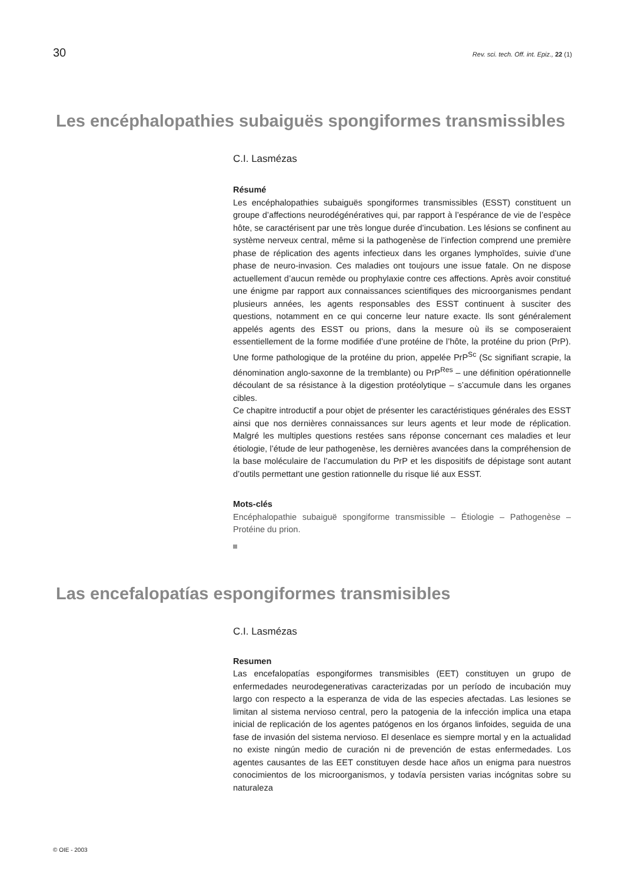30 Rev. sci. tech. Off. int. Epiz., 22 (1)
Les encéphalopathies subaiguës spongiformes transmissibles
C.I. Lasmézas
Résumé
Les encéphalopathies subaiguës spongiformes transmissibles (ESST) constituent un groupe d’affections neurodégénératives qui, par rapport à l’espérance de vie de l’espèce hôte, se caractérisent par une très longue durée d’incubation. Les lésions se confinent au système nerveux central, même si la pathogenèse de l’infection comprend une première phase de réplication des agents infectieux dans les organes lymphoïdes, suivie d’une phase de neuro-invasion. Ces maladies ont toujours une issue fatale. On ne dispose actuellement d’aucun remède ou prophylaxie contre ces affections. Après avoir constitué une énigme par rapport aux connaissances scientifiques des microorganismes pendant plusieurs années, les agents responsables des ESST continuent à susciter des questions, notamment en ce qui concerne leur nature exacte. Ils sont généralement appelés agents des ESST ou prions, dans la mesure où ils se composeraient essentiellement de la forme modifiée d’une protéine de l’hôte, la protéine du prion (PrP). Une forme pathologique de la protéine du prion, appelée PrP<sup>Sc</sup> (Sc signifiant scrapie, la dénomination anglo-saxonne de la tremblante) ou PrP<sup>Res</sup> – une définition opérationnelle découlant de sa résistance à la digestion protéolytique – s’accumule dans les organes cibles.
Ce chapitre introductif a pour objet de présenter les caractéristiques générales des ESST ainsi que nos dernières connaissances sur leurs agents et leur mode de réplication. Malgré les multiples questions restées sans réponse concernant ces maladies et leur étiologie, l’étude de leur pathogenèse, les dernières avancées dans la compréhension de la base moléculaire de l’accumulation du PrP et les dispositifs de dépistage sont autant d’outils permettant une gestion rationnelle du risque lié aux ESST.
Mots-clés
Encéphalopathie subaiguë spongiforme transmissible – Étiologie – Pathogenèse – Protéine du prion.
Las encefalopatías espongiformes transmisibles
C.I. Lasmézas
Resumen
Las encefalopatías espongiformes transmisibles (EET) constituyen un grupo de enfermedades neurodegenerativas caracterizadas por un período de incubación muy largo con respecto a la esperanza de vida de las especies afectadas. Las lesiones se limitan al sistema nervioso central, pero la patogenia de la infección implica una etapa inicial de replicación de los agentes patógenos en los órganos linfoides, seguida de una fase de invasión del sistema nervioso. El desenlace es siempre mortal y en la actualidad no existe ningún medio de curación ni de prevención de estas enfermedades. Los agentes causantes de las EET constituyen desde hace años un enigma para nuestros conocimientos de los microorganismos, y todavía persisten varias incógnitas sobre su naturaleza
© OIE - 2003